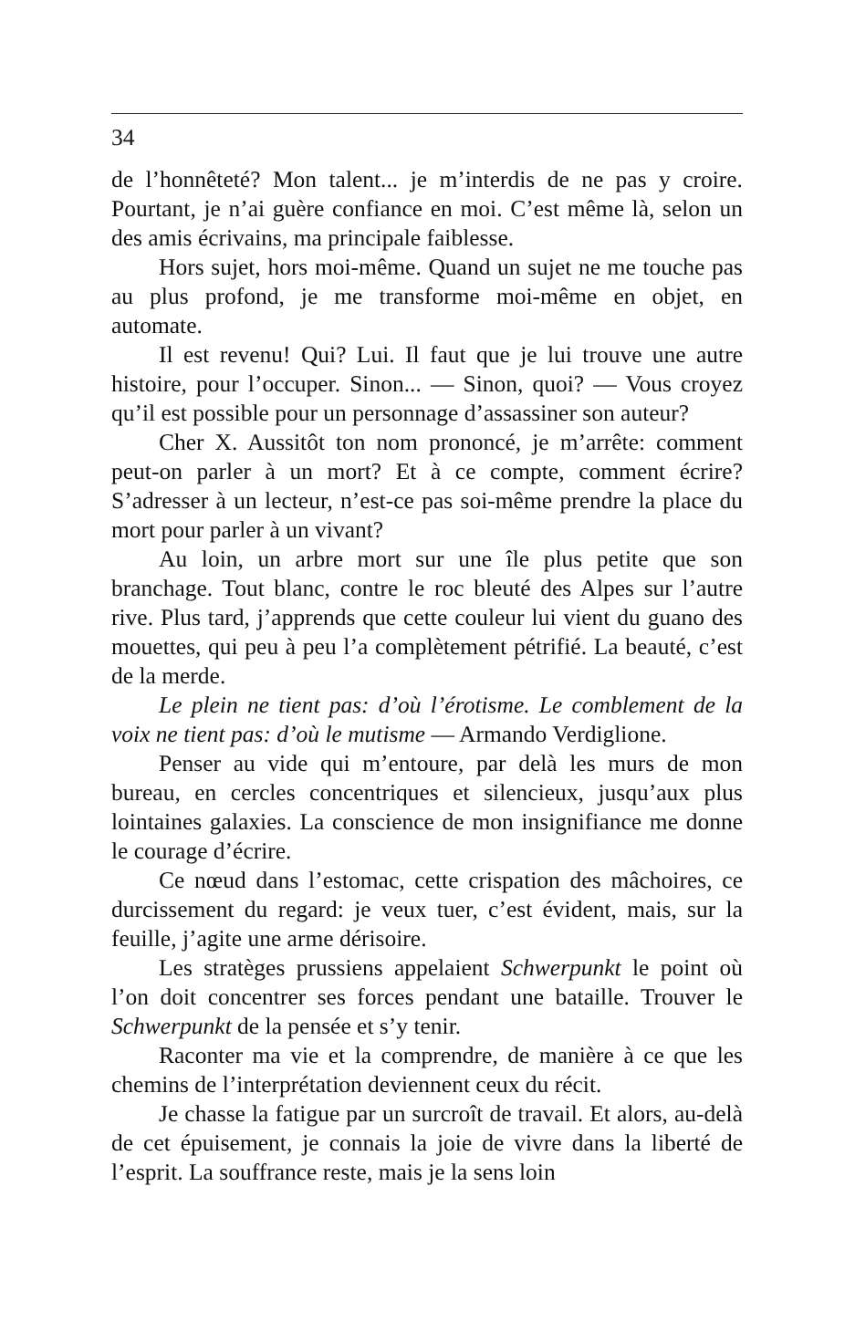34
de l’honnêteté? Mon talent... je m’interdis de ne pas y croire. Pourtant, je n’ai guère confiance en moi. C’est même là, selon un des amis écrivains, ma principale faiblesse.
Hors sujet, hors moi-même. Quand un sujet ne me touche pas au plus profond, je me transforme moi-même en objet, en automate.
Il est revenu! Qui? Lui. Il faut que je lui trouve une autre histoire, pour l’occuper. Sinon... — Sinon, quoi? — Vous croyez qu’il est possible pour un personnage d’assassiner son auteur?
Cher X. Aussitôt ton nom prononcé, je m’arrête: comment peut-on parler à un mort? Et à ce compte, comment écrire? S’adresser à un lecteur, n’est-ce pas soi-même prendre la place du mort pour parler à un vivant?
Au loin, un arbre mort sur une île plus petite que son branchage. Tout blanc, contre le roc bleuté des Alpes sur l’autre rive. Plus tard, j’apprends que cette couleur lui vient du guano des mouettes, qui peu à peu l’a complètement pétrifié. La beauté, c’est de la merde.
Le plein ne tient pas: d’où l’érotisme. Le comblement de la voix ne tient pas: d’où le mutisme — Armando Verdiglione.
Penser au vide qui m’entoure, par delà les murs de mon bureau, en cercles concentriques et silencieux, jusqu’aux plus lointaines galaxies. La conscience de mon insignifiance me donne le courage d’écrire.
Ce nœud dans l’estomac, cette crispation des mâchoires, ce durcissement du regard: je veux tuer, c’est évident, mais, sur la feuille, j’agite une arme dérisoire.
Les stratèges prussiens appelaient Schwerpunkt le point où l’on doit concentrer ses forces pendant une bataille. Trouver le Schwerpunkt de la pensée et s’y tenir.
Raconter ma vie et la comprendre, de manière à ce que les chemins de l’interprétation deviennent ceux du récit.
Je chasse la fatigue par un surcroît de travail. Et alors, au-delà de cet épuisement, je connais la joie de vivre dans la liberté de l’esprit. La souffrance reste, mais je la sens loin